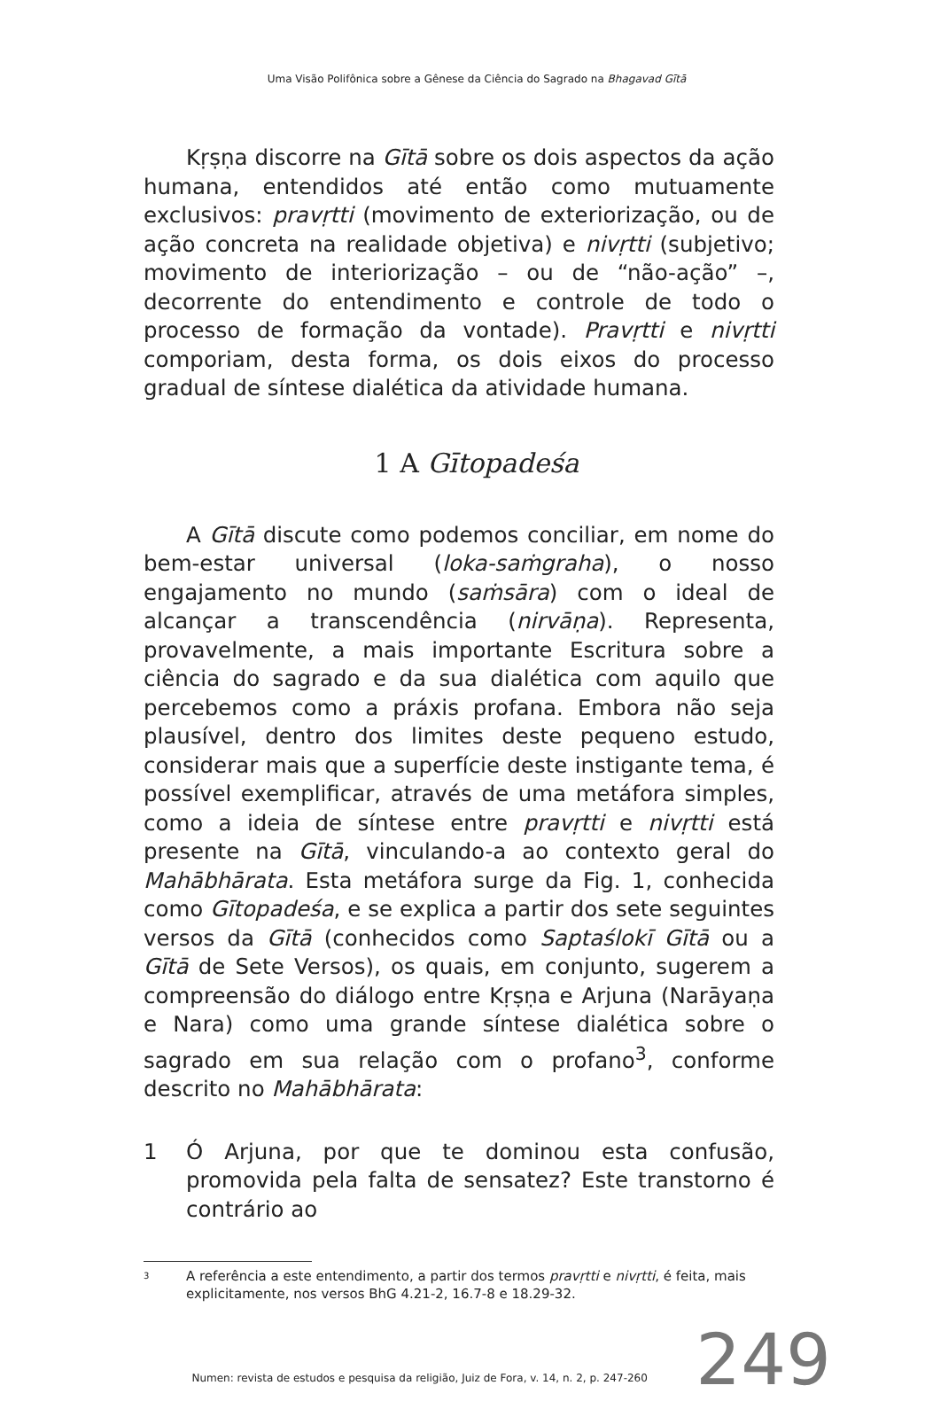Uma Visão Polifônica sobre a Gênese da Ciência do Sagrado na Bhagavad Gītā
Kṛṣṇa discorre na Gītā sobre os dois aspectos da ação humana, entendidos até então como mutuamente exclusivos: pravṛtti (movimento de exteriorização, ou de ação concreta na realidade objetiva) e nivṛtti (subjetivo; movimento de interiorização – ou de “não-ação” –, decorrente do entendimento e controle de todo o processo de formação da vontade). Pravṛtti e nivṛtti comporiam, desta forma, os dois eixos do processo gradual de síntese dialética da atividade humana.
1 A Gītopadeśa
A Gītā discute como podemos conciliar, em nome do bem-estar universal (loka-saṁgraha), o nosso engajamento no mundo (saṁsāra) com o ideal de alcançar a transcendência (nirvāṇa). Representa, provavelmente, a mais importante Escritura sobre a ciência do sagrado e da sua dialética com aquilo que percebemos como a práxis profana. Embora não seja plausível, dentro dos limites deste pequeno estudo, considerar mais que a superfície deste instigante tema, é possível exemplificar, através de uma metáfora simples, como a ideia de síntese entre pravṛtti e nivṛtti está presente na Gītā, vinculando-a ao contexto geral do Mahābhārata. Esta metáfora surge da Fig. 1, conhecida como Gītopadeśa, e se explica a partir dos sete seguintes versos da Gītā (conhecidos como Saptaślokī Gītā ou a Gītā de Sete Versos), os quais, em conjunto, sugerem a compreensão do diálogo entre Kṛṣṇa e Arjuna (Narāyaṇa e Nara) como uma grande síntese dialética sobre o sagrado em sua relação com o profano<sup>3</sup>, conforme descrito no Mahābhārata:
1 Ó Arjuna, por que te dominou esta confusão, promovida pela falta de sensatez? Este transtorno é contrário ao
3 A referência a este entendimento, a partir dos termos pravṛtti e nivṛtti, é feita, mais explicitamente, nos versos BhG 4.21-2, 16.7-8 e 18.29-32.
Numen: revista de estudos e pesquisa da religião, Juiz de Fora, v. 14, n. 2, p. 247-260 249